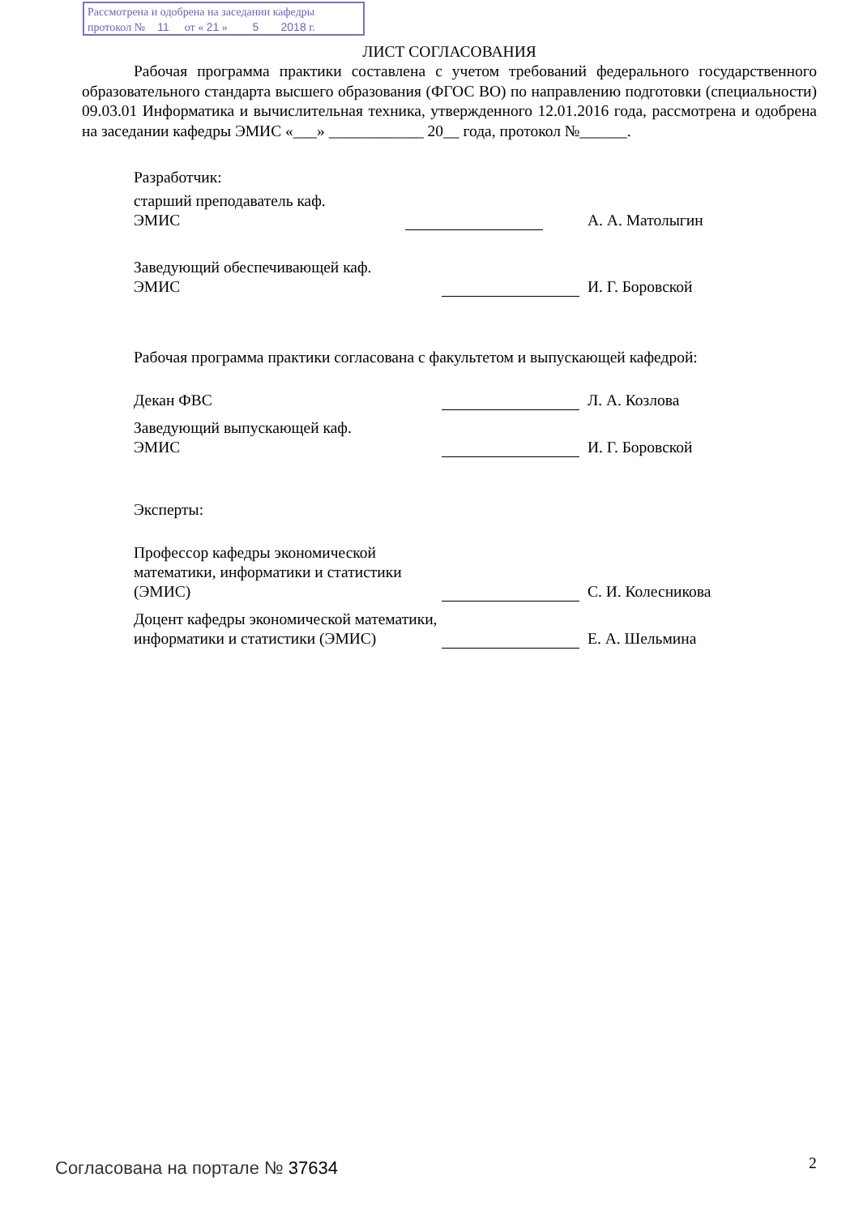Рассмотрена и одобрена на заседании кафедры
протокол № 11 от « 21 » 5 2018 г.
ЛИСТ СОГЛАСОВАНИЯ
Рабочая программа практики составлена с учетом требований федерального государственного образовательного стандарта высшего образования (ФГОС ВО) по направлению подготовки (специальности) 09.03.01 Информатика и вычислительная техника, утвержденного 12.01.2016 года, рассмотрена и одобрена на заседании кафедры ЭМИС «___» ____________ 20__ года, протокол №______.
Разработчик:
старший преподаватель каф.
ЭМИС
А. А. Матолыгин
Заведующий обеспечивающей каф.
ЭМИС
И. Г. Боровской
Рабочая программа практики согласована с факультетом и выпускающей кафедрой:
Декан ФВС
Л. А. Козлова
Заведующий выпускающей каф.
ЭМИС
И. Г. Боровской
Эксперты:
Профессор кафедры экономической математики, информатики и статистики (ЭМИС)
С. И. Колесникова
Доцент кафедры экономической математики, информатики и статистики (ЭМИС)
Е. А. Шельмина
Согласована на портале № 37634 2